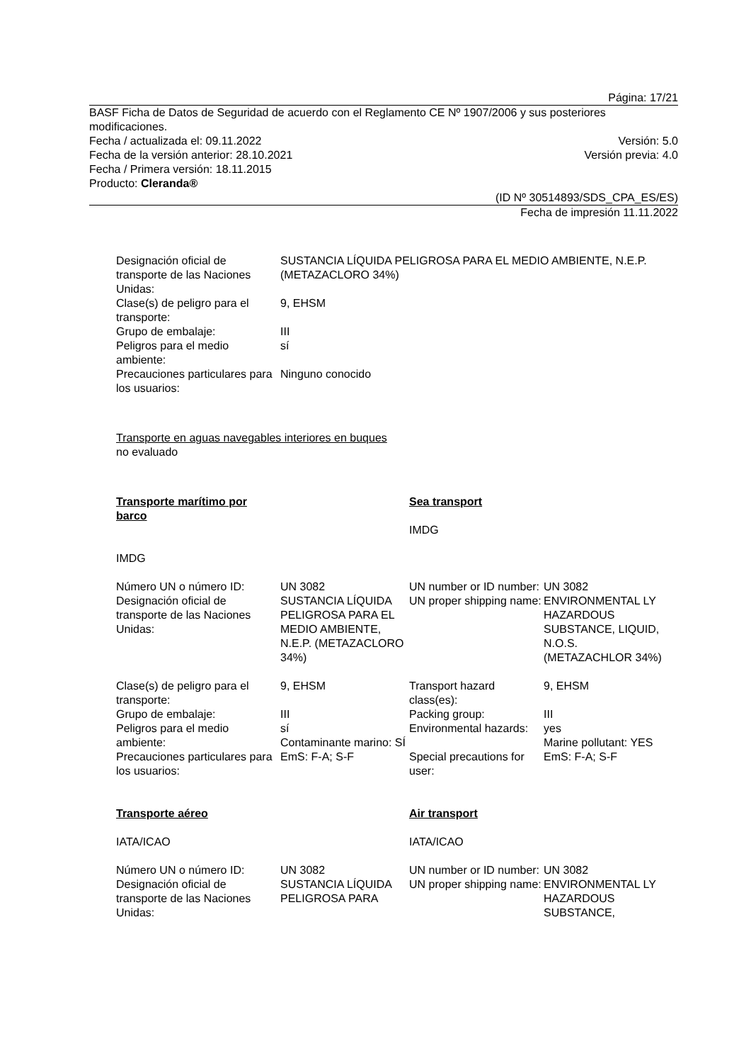Página: 17/21
BASF Ficha de Datos de Seguridad de acuerdo con el Reglamento CE Nº 1907/2006 y sus posteriores modificaciones.
Fecha / actualizada el: 09.11.2022 Versión: 5.0
Fecha de la versión anterior: 28.10.2021 Versión previa: 4.0
Fecha / Primera versión: 18.11.2015
Producto: Cleranda®
(ID Nº 30514893/SDS_CPA_ES/ES)
Fecha de impresión 11.11.2022
| Designación oficial de transporte de las Naciones Unidas: | SUSTANCIA LÍQUIDA PELIGROSA PARA EL MEDIO AMBIENTE, N.E.P. (METAZACLORO 34%) |
| Clase(s) de peligro para el transporte: | 9, EHSM |
| Grupo de embalaje: | III |
| Peligros para el medio ambiente: | sí |
| Precauciones particulares para los usuarios: | Ninguno conocido |
Transporte en aguas navegables interiores en buques
no evaluado
| Transporte marítimo por barco IMDG | | Sea transport IMDG | |
| Número UN o número ID: | UN 3082 | UN number or ID number: | UN 3082 |
| Designación oficial de transporte de las Naciones Unidas: | SUSTANCIA LÍQUIDA PELIGROSA PARA EL MEDIO AMBIENTE, N.E.P. (METAZACLORO 34%) | UN proper shipping name: | ENVIRONMENTAL LY HAZARDOUS SUBSTANCE, LIQUID, N.O.S. (METAZACHLOR 34%) |
| Clase(s) de peligro para el transporte: | 9, EHSM | Transport hazard class(es): | 9, EHSM |
| Grupo de embalaje: | III | Packing group: | III |
| Peligros para el medio ambiente: | sí Contaminante marino: SÍ | Environmental hazards: | yes Marine pollutant: YES |
| Precauciones particulares para los usuarios: | EmS: F-A; S-F | Special precautions for user: | EmS: F-A; S-F |
| Transporte aéreo IATA/ICAO | | Air transport IATA/ICAO | |
| Número UN o número ID: | UN 3082 | UN number or ID number: | UN 3082 |
| Designación oficial de transporte de las Naciones Unidas: | SUSTANCIA LÍQUIDA PELIGROSA PARA | UN proper shipping name: | ENVIRONMENTAL LY HAZARDOUS SUBSTANCE, |